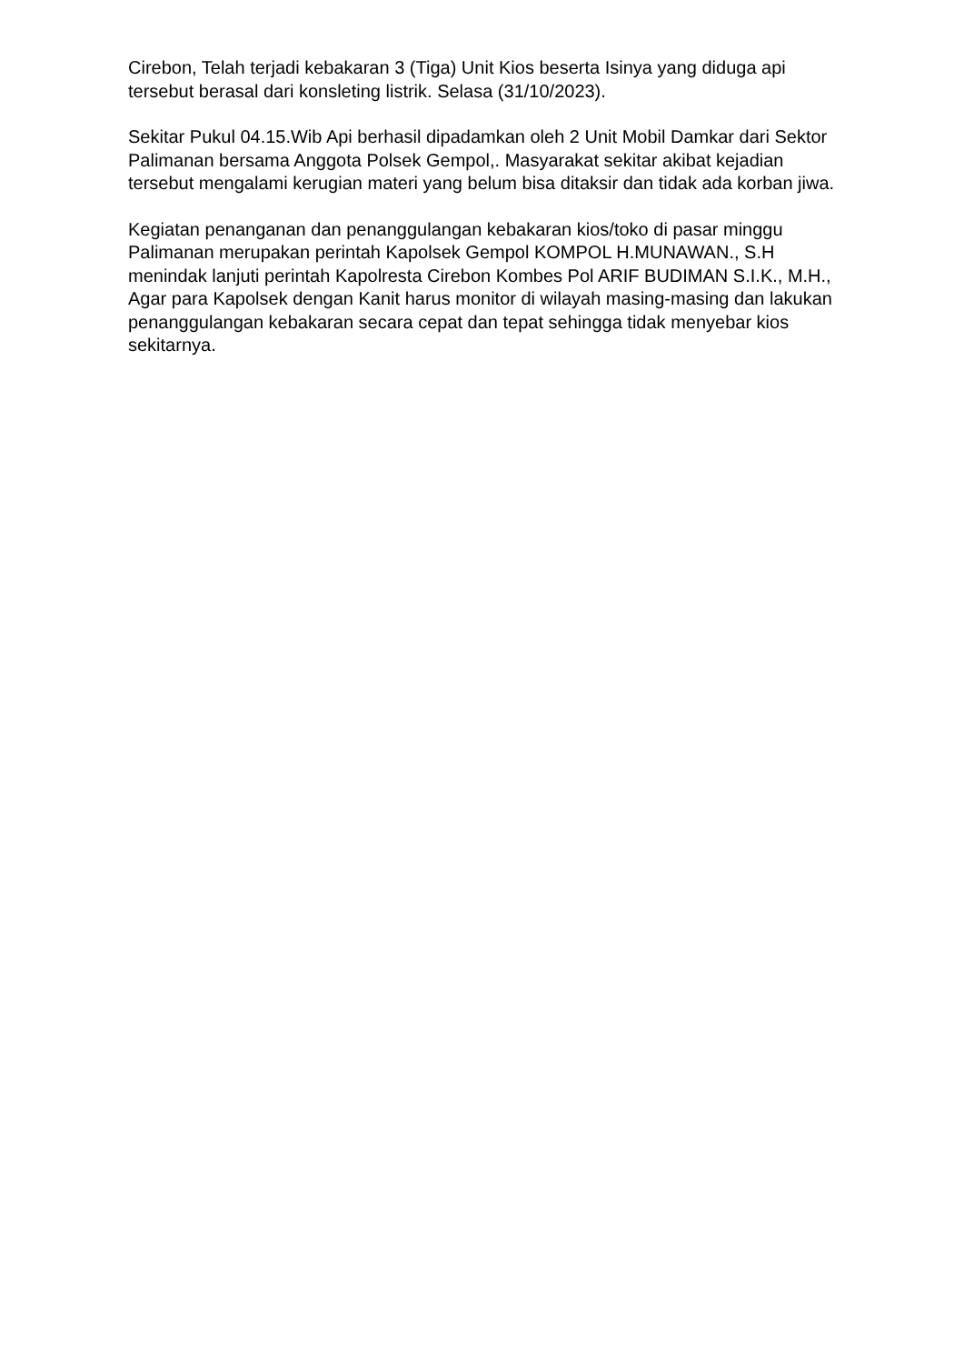Cirebon, Telah terjadi kebakaran 3 (Tiga) Unit Kios beserta Isinya yang diduga api tersebut berasal dari konsleting listrik. Selasa (31/10/2023).
Sekitar Pukul 04.15.Wib Api berhasil dipadamkan oleh 2 Unit Mobil Damkar dari Sektor Palimanan bersama Anggota Polsek Gempol,. Masyarakat sekitar akibat kejadian tersebut mengalami kerugian materi yang belum bisa ditaksir dan tidak ada korban jiwa.
Kegiatan penanganan dan penanggulangan kebakaran kios/toko di pasar minggu Palimanan merupakan perintah Kapolsek Gempol KOMPOL H.MUNAWAN., S.H menindak lanjuti perintah Kapolresta Cirebon Kombes Pol ARIF BUDIMAN S.I.K., M.H., Agar para Kapolsek dengan Kanit harus monitor di wilayah masing-masing dan lakukan penanggulangan kebakaran secara cepat dan tepat sehingga tidak menyebar kios sekitarnya.